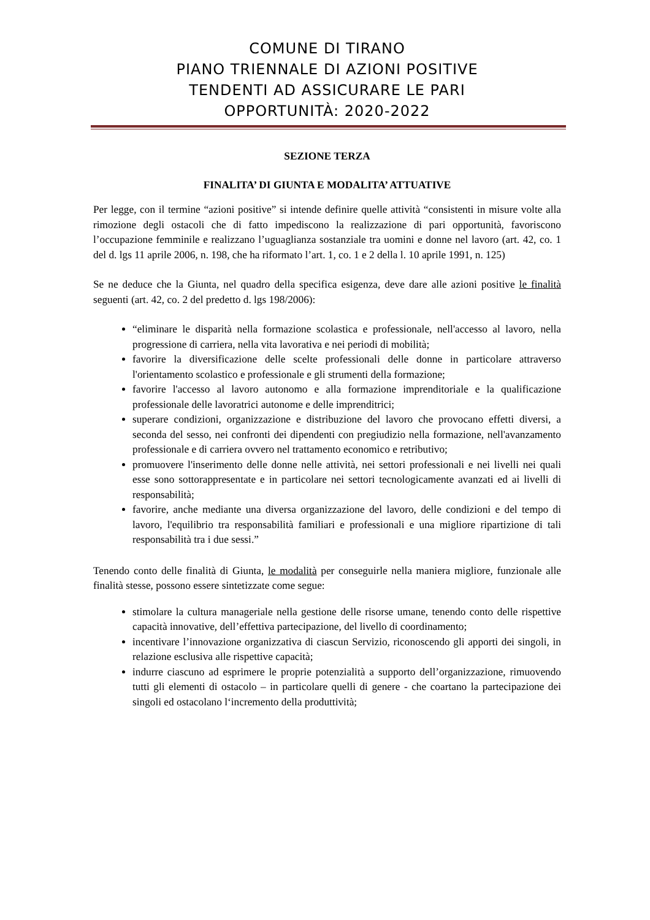COMUNE DI TIRANO
PIANO TRIENNALE DI AZIONI POSITIVE
TENDENTI AD ASSICURARE LE PARI
OPPORTUNITÀ: 2020-2022
SEZIONE TERZA
FINALITA’ DI GIUNTA E MODALITA’ ATTUATIVE
Per legge, con il termine “azioni positive” si intende definire quelle attività “consistenti in misure volte alla rimozione degli ostacoli che di fatto impediscono la realizzazione di pari opportunità, favoriscono l’occupazione femminile e realizzano l’uguaglianza sostanziale tra uomini e donne nel lavoro (art. 42, co. 1 del d. lgs 11 aprile 2006, n. 198, che ha riformato l’art. 1, co. 1 e 2 della l. 10 aprile 1991, n. 125)
Se ne deduce che la Giunta, nel quadro della specifica esigenza, deve dare alle azioni positive le finalità seguenti (art. 42, co. 2 del predetto d. lgs 198/2006):
“eliminare le disparità nella formazione scolastica e professionale, nell'accesso al lavoro, nella progressione di carriera, nella vita lavorativa e nei periodi di mobilità;
favorire la diversificazione delle scelte professionali delle donne in particolare attraverso l'orientamento scolastico e professionale e gli strumenti della formazione;
favorire l'accesso al lavoro autonomo e alla formazione imprenditoriale e la qualificazione professionale delle lavoratrici autonome e delle imprenditrici;
superare condizioni, organizzazione e distribuzione del lavoro che provocano effetti diversi, a seconda del sesso, nei confronti dei dipendenti con pregiudizio nella formazione, nell'avanzamento professionale e di carriera ovvero nel trattamento economico e retributivo;
promuovere l'inserimento delle donne nelle attività, nei settori professionali e nei livelli nei quali esse sono sottorappresentate e in particolare nei settori tecnologicamente avanzati ed ai livelli di responsabilità;
favorire, anche mediante una diversa organizzazione del lavoro, delle condizioni e del tempo di lavoro, l'equilibrio tra responsabilità familiari e professionali e una migliore ripartizione di tali responsabilità tra i due sessi.”
Tenendo conto delle finalità di Giunta, le modalità per conseguirle nella maniera migliore, funzionale alle finalità stesse, possono essere sintetizzate come segue:
stimolare la cultura manageriale nella gestione delle risorse umane, tenendo conto delle rispettive capacità innovative, dell’effettiva partecipazione, del livello di coordinamento;
incentivare l’innovazione organizzativa di ciascun Servizio, riconoscendo gli apporti dei singoli, in relazione esclusiva alle rispettive capacità;
indurre ciascuno ad esprimere le proprie potenzialità a supporto dell’organizzazione, rimuovendo tutti gli elementi di ostacolo – in particolare quelli di genere - che coartano la partecipazione dei singoli ed ostacolano l‘incremento della produttività;